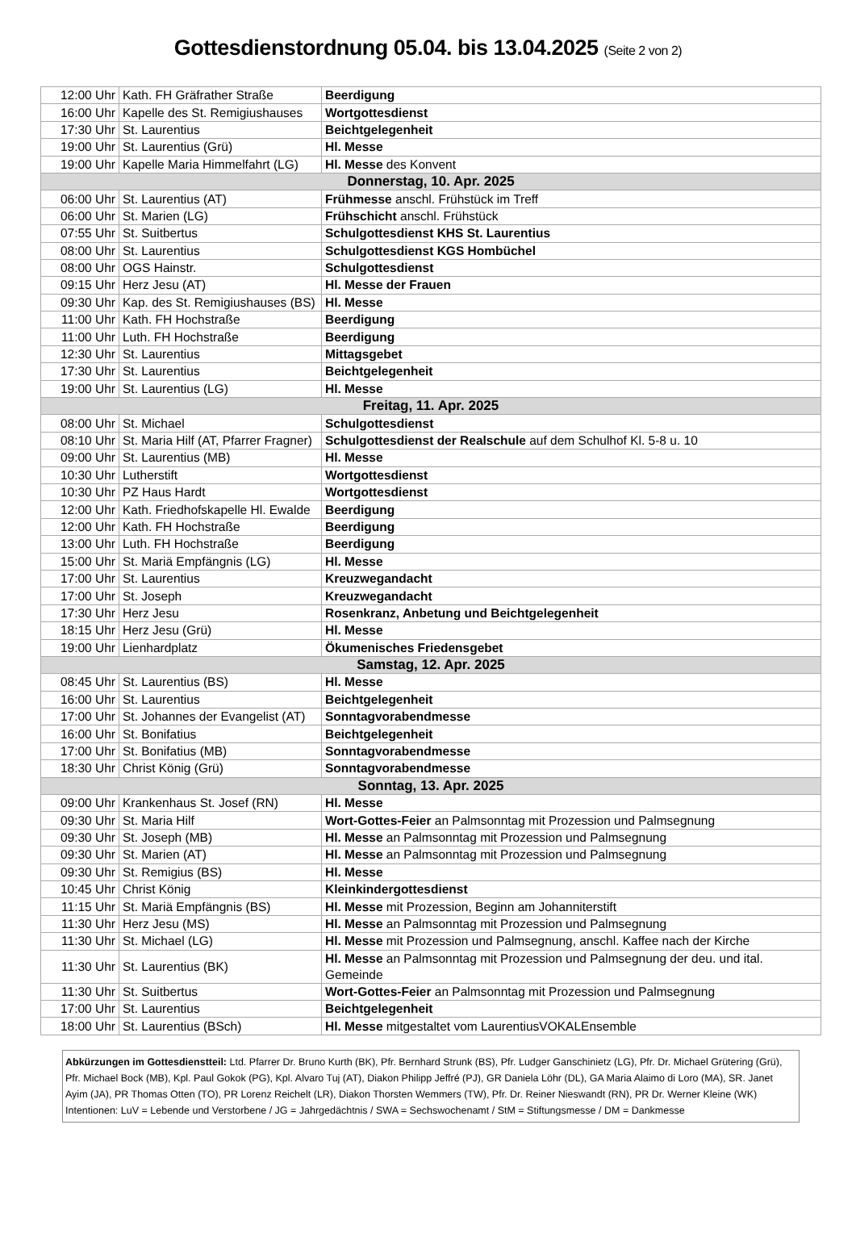Gottesdienstordnung 05.04. bis 13.04.2025 (Seite 2 von 2)
| 12:00 Uhr | Kath. FH Gräfrather Straße | Beerdigung |
| 16:00 Uhr | Kapelle des St. Remigiushauses | Wortgottesdienst |
| 17:30 Uhr | St. Laurentius | Beichtgelegenheit |
| 19:00 Uhr | St. Laurentius (Grü) | Hl. Messe |
| 19:00 Uhr | Kapelle Maria Himmelfahrt (LG) | Hl. Messe des Konvent |
| Donnerstag, 10. Apr. 2025 | | |
| 06:00 Uhr | St. Laurentius (AT) | Frühmesse anschl. Frühstück im Treff |
| 06:00 Uhr | St. Marien (LG) | Frühschicht anschl. Frühstück |
| 07:55 Uhr | St. Suitbertus | Schulgottesdienst KHS St. Laurentius |
| 08:00 Uhr | St. Laurentius | Schulgottesdienst KGS Hombüchel |
| 08:00 Uhr | OGS Hainstr. | Schulgottesdienst |
| 09:15 Uhr | Herz Jesu (AT) | Hl. Messe der Frauen |
| 09:30 Uhr | Kap. des St. Remigiushauses (BS) | Hl. Messe |
| 11:00 Uhr | Kath. FH Hochstraße | Beerdigung |
| 11:00 Uhr | Luth. FH Hochstraße | Beerdigung |
| 12:30 Uhr | St. Laurentius | Mittagsgebet |
| 17:30 Uhr | St. Laurentius | Beichtgelegenheit |
| 19:00 Uhr | St. Laurentius (LG) | Hl. Messe |
| Freitag, 11. Apr. 2025 | | |
| 08:00 Uhr | St. Michael | Schulgottesdienst |
| 08:10 Uhr | St. Maria Hilf (AT, Pfarrer Fragner) | Schulgottesdienst der Realschule auf dem Schulhof Kl. 5-8 u. 10 |
| 09:00 Uhr | St. Laurentius (MB) | Hl. Messe |
| 10:30 Uhr | Lutherstift | Wortgottesdienst |
| 10:30 Uhr | PZ Haus Hardt | Wortgottesdienst |
| 12:00 Uhr | Kath. Friedhofskapelle Hl. Ewalde | Beerdigung |
| 12:00 Uhr | Kath. FH Hochstraße | Beerdigung |
| 13:00 Uhr | Luth. FH Hochstraße | Beerdigung |
| 15:00 Uhr | St. Mariä Empfängnis (LG) | Hl. Messe |
| 17:00 Uhr | St. Laurentius | Kreuzwegandacht |
| 17:00 Uhr | St. Joseph | Kreuzwegandacht |
| 17:30 Uhr | Herz Jesu | Rosenkranz, Anbetung und Beichtgelegenheit |
| 18:15 Uhr | Herz Jesu (Grü) | Hl. Messe |
| 19:00 Uhr | Lienhardplatz | Ökumenisches Friedensgebet |
| Samstag, 12. Apr. 2025 | | |
| 08:45 Uhr | St. Laurentius (BS) | Hl. Messe |
| 16:00 Uhr | St. Laurentius | Beichtgelegenheit |
| 17:00 Uhr | St. Johannes der Evangelist (AT) | Sonntagvorabendmesse |
| 16:00 Uhr | St. Bonifatius | Beichtgelegenheit |
| 17:00 Uhr | St. Bonifatius (MB) | Sonntagvorabendmesse |
| 18:30 Uhr | Christ König (Grü) | Sonntagvorabendmesse |
| Sonntag, 13. Apr. 2025 | | |
| 09:00 Uhr | Krankenhaus St. Josef (RN) | Hl. Messe |
| 09:30 Uhr | St. Maria Hilf | Wort-Gottes-Feier an Palmsonntag mit Prozession und Palmsegnung |
| 09:30 Uhr | St. Joseph (MB) | Hl. Messe an Palmsonntag mit Prozession und Palmsegnung |
| 09:30 Uhr | St. Marien (AT) | Hl. Messe an Palmsonntag mit Prozession und Palmsegnung |
| 09:30 Uhr | St. Remigius (BS) | Hl. Messe |
| 10:45 Uhr | Christ König | Kleinkindergottesdienst |
| 11:15 Uhr | St. Mariä Empfängnis (BS) | Hl. Messe mit Prozession, Beginn am Johanniterstift |
| 11:30 Uhr | Herz Jesu (MS) | Hl. Messe an Palmsonntag mit Prozession und Palmsegnung |
| 11:30 Uhr | St. Michael (LG) | Hl. Messe mit Prozession und Palmsegnung, anschl. Kaffee nach der Kirche |
| 11:30 Uhr | St. Laurentius (BK) | Hl. Messe an Palmsonntag mit Prozession und Palmsegnung der deu. und ital. Gemeinde |
| 11:30 Uhr | St. Suitbertus | Wort-Gottes-Feier an Palmsonntag mit Prozession und Palmsegnung |
| 17:00 Uhr | St. Laurentius | Beichtgelegenheit |
| 18:00 Uhr | St. Laurentius (BSch) | Hl. Messe mitgestaltet vom LaurentiusVOKALEnsemble |
Abkürzungen im Gottesdienstteil: Ltd. Pfarrer Dr. Bruno Kurth (BK), Pfr. Bernhard Strunk (BS), Pfr. Ludger Ganschinietz (LG), Pfr. Dr. Michael Grütering (Grü), Pfr. Michael Bock (MB), Kpl. Paul Gokok (PG), Kpl. Alvaro Tuj (AT), Diakon Philipp Jeffré (PJ), GR Daniela Löhr (DL), GA Maria Alaimo di Loro (MA), SR. Janet Ayim (JA), PR Thomas Otten (TO), PR Lorenz Reichelt (LR), Diakon Thorsten Wemmers (TW), Pfr. Dr. Reiner Nieswandt (RN), PR Dr. Werner Kleine (WK)
Intentionen: LuV = Lebende und Verstorbene / JG = Jahrgedächtnis / SWA = Sechswochenamt / StM = Stiftungsmesse / DM = Dankmesse